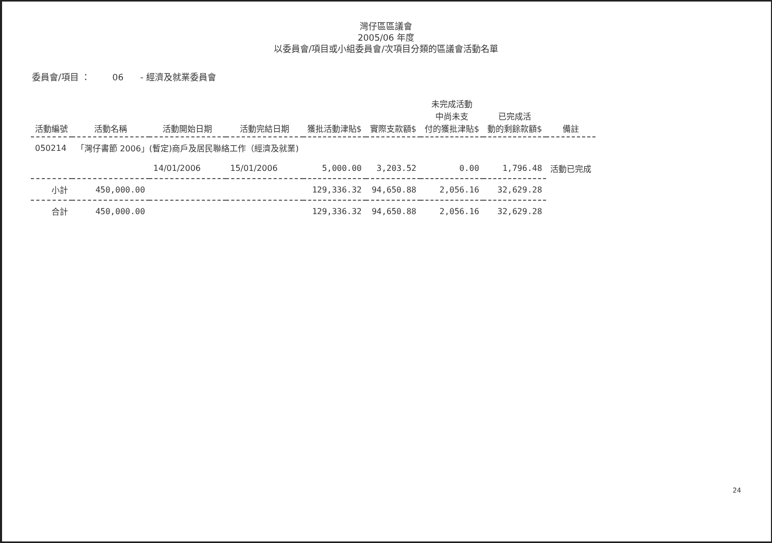灣仔區區議會
2005/06 年度
以委員會/項目或小組委員會/次項目分類的區議會活動名單
委員會/項目 ： 06 - 經濟及就業委員會
| 活動編號 | 活動名稱 | 活動開始日期 | 活動完結日期 | 獲批活動津貼$ | 實際支款額$ | 未完成活動 中尚未支 付的獲批津貼$ | 已完成活 動的剩餘款額$ | 備註 |
| --- | --- | --- | --- | --- | --- | --- | --- | --- |
| 050214 | 「灣仔書節 2006」(暫定)商戶及居民聯絡工作（經濟及就業) | | | | | | | |
| | | 14/01/2006 | 15/01/2006 | 5,000.00 | 3,203.52 | 0.00 | 1,796.48 | 活動已完成 |
| 小計 | 450,000.00 | | | 129,336.32 | 94,650.88 | 2,056.16 | 32,629.28 | |
| 合計 | 450,000.00 | | | 129,336.32 | 94,650.88 | 2,056.16 | 32,629.28 | |
24